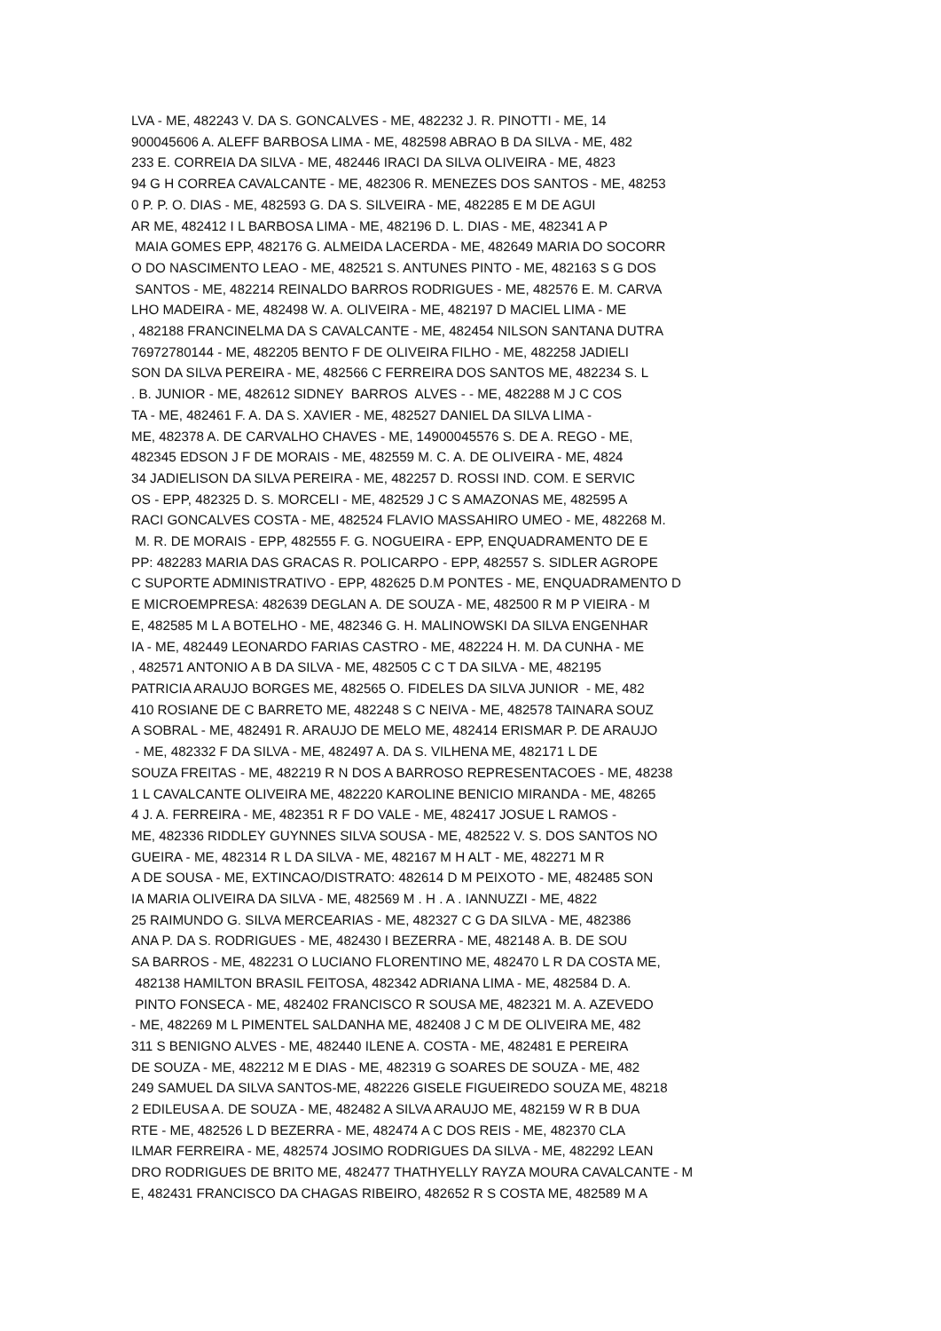LVA - ME, 482243 V. DA S. GONCALVES - ME, 482232 J. R. PINOTTI - ME, 14 900045606 A. ALEFF BARBOSA LIMA - ME, 482598 ABRAO B DA SILVA - ME, 482 233 E. CORREIA DA SILVA - ME, 482446 IRACI DA SILVA OLIVEIRA - ME, 4823 94 G H CORREA CAVALCANTE - ME, 482306 R. MENEZES DOS SANTOS - ME, 48253 0 P. P. O. DIAS - ME, 482593 G. DA S. SILVEIRA - ME, 482285 E M DE AGUI AR ME, 482412 I L BARBOSA LIMA - ME, 482196 D. L. DIAS - ME, 482341 A P MAIA GOMES EPP, 482176 G. ALMEIDA LACERDA - ME, 482649 MARIA DO SOCORR O DO NASCIMENTO LEAO - ME, 482521 S. ANTUNES PINTO - ME, 482163 S G DOS SANTOS - ME, 482214 REINALDO BARROS RODRIGUES - ME, 482576 E. M. CARVA LHO MADEIRA - ME, 482498 W. A. OLIVEIRA - ME, 482197 D MACIEL LIMA - ME , 482188 FRANCINELMA DA S CAVALCANTE - ME, 482454 NILSON SANTANA DUTRA 76972780144 - ME, 482205 BENTO F DE OLIVEIRA FILHO - ME, 482258 JADIELI SON DA SILVA PEREIRA - ME, 482566 C FERREIRA DOS SANTOS ME, 482234 S. L . B. JUNIOR - ME, 482612 SIDNEY BARROS ALVES - - ME, 482288 M J C COS TA - ME, 482461 F. A. DA S. XAVIER - ME, 482527 DANIEL DA SILVA LIMA - ME, 482378 A. DE CARVALHO CHAVES - ME, 14900045576 S. DE A. REGO - ME, 482345 EDSON J F DE MORAIS - ME, 482559 M. C. A. DE OLIVEIRA - ME, 4824 34 JADIELISON DA SILVA PEREIRA - ME, 482257 D. ROSSI IND. COM. E SERVIC OS - EPP, 482325 D. S. MORCELI - ME, 482529 J C S AMAZONAS ME, 482595 A RACI GONCALVES COSTA - ME, 482524 FLAVIO MASSAHIRO UMEO - ME, 482268 M. M. R. DE MORAIS - EPP, 482555 F. G. NOGUEIRA - EPP, ENQUADRAMENTO DE E PP: 482283 MARIA DAS GRACAS R. POLICARPO - EPP, 482557 S. SIDLER AGROPE C SUPORTE ADMINISTRATIVO - EPP, 482625 D.M PONTES - ME, ENQUADRAMENTO D E MICROEMPRESA: 482639 DEGLAN A. DE SOUZA - ME, 482500 R M P VIEIRA - M E, 482585 M L A BOTELHO - ME, 482346 G. H. MALINOWSKI DA SILVA ENGENHAR IA - ME, 482449 LEONARDO FARIAS CASTRO - ME, 482224 H. M. DA CUNHA - ME , 482571 ANTONIO A B DA SILVA - ME, 482505 C C T DA SILVA - ME, 482195 PATRICIA ARAUJO BORGES ME, 482565 O. FIDELES DA SILVA JUNIOR - ME, 482 410 ROSIANE DE C BARRETO ME, 482248 S C NEIVA - ME, 482578 TAINARA SOUZ A SOBRAL - ME, 482491 R. ARAUJO DE MELO ME, 482414 ERISMAR P. DE ARAUJO - ME, 482332 F DA SILVA - ME, 482497 A. DA S. VILHENA ME, 482171 L DE SOUZA FREITAS - ME, 482219 R N DOS A BARROSO REPRESENTACOES - ME, 48238 1 L CAVALCANTE OLIVEIRA ME, 482220 KAROLINE BENICIO MIRANDA - ME, 48265 4 J. A. FERREIRA - ME, 482351 R F DO VALE - ME, 482417 JOSUE L RAMOS - ME, 482336 RIDDLEY GUYNNES SILVA SOUSA - ME, 482522 V. S. DOS SANTOS NO GUEIRA - ME, 482314 R L DA SILVA - ME, 482167 M H ALT - ME, 482271 M R A DE SOUSA - ME, EXTINCAO/DISTRATO: 482614 D M PEIXOTO - ME, 482485 SON IA MARIA OLIVEIRA DA SILVA - ME, 482569 M . H . A . IANNUZZI - ME, 4822 25 RAIMUNDO G. SILVA MERCEARIAS - ME, 482327 C G DA SILVA - ME, 482386 ANA P. DA S. RODRIGUES - ME, 482430 I BEZERRA - ME, 482148 A. B. DE SOU SA BARROS - ME, 482231 O LUCIANO FLORENTINO ME, 482470 L R DA COSTA ME, 482138 HAMILTON BRASIL FEITOSA, 482342 ADRIANA LIMA - ME, 482584 D. A. PINTO FONSECA - ME, 482402 FRANCISCO R SOUSA ME, 482321 M. A. AZEVEDO - ME, 482269 M L PIMENTEL SALDANHA ME, 482408 J C M DE OLIVEIRA ME, 482 311 S BENIGNO ALVES - ME, 482440 ILENE A. COSTA - ME, 482481 E PEREIRA DE SOUZA - ME, 482212 M E DIAS - ME, 482319 G SOARES DE SOUZA - ME, 482 249 SAMUEL DA SILVA SANTOS-ME, 482226 GISELE FIGUEIREDO SOUZA ME, 48218 2 EDILEUSA A. DE SOUZA - ME, 482482 A SILVA ARAUJO ME, 482159 W R B DUA RTE - ME, 482526 L D BEZERRA - ME, 482474 A C DOS REIS - ME, 482370 CLA ILMAR FERREIRA - ME, 482574 JOSIMO RODRIGUES DA SILVA - ME, 482292 LEAN DRO RODRIGUES DE BRITO ME, 482477 THATHYELLY RAYZA MOURA CAVALCANTE - M E, 482431 FRANCISCO DA CHAGAS RIBEIRO, 482652 R S COSTA ME, 482589 M A